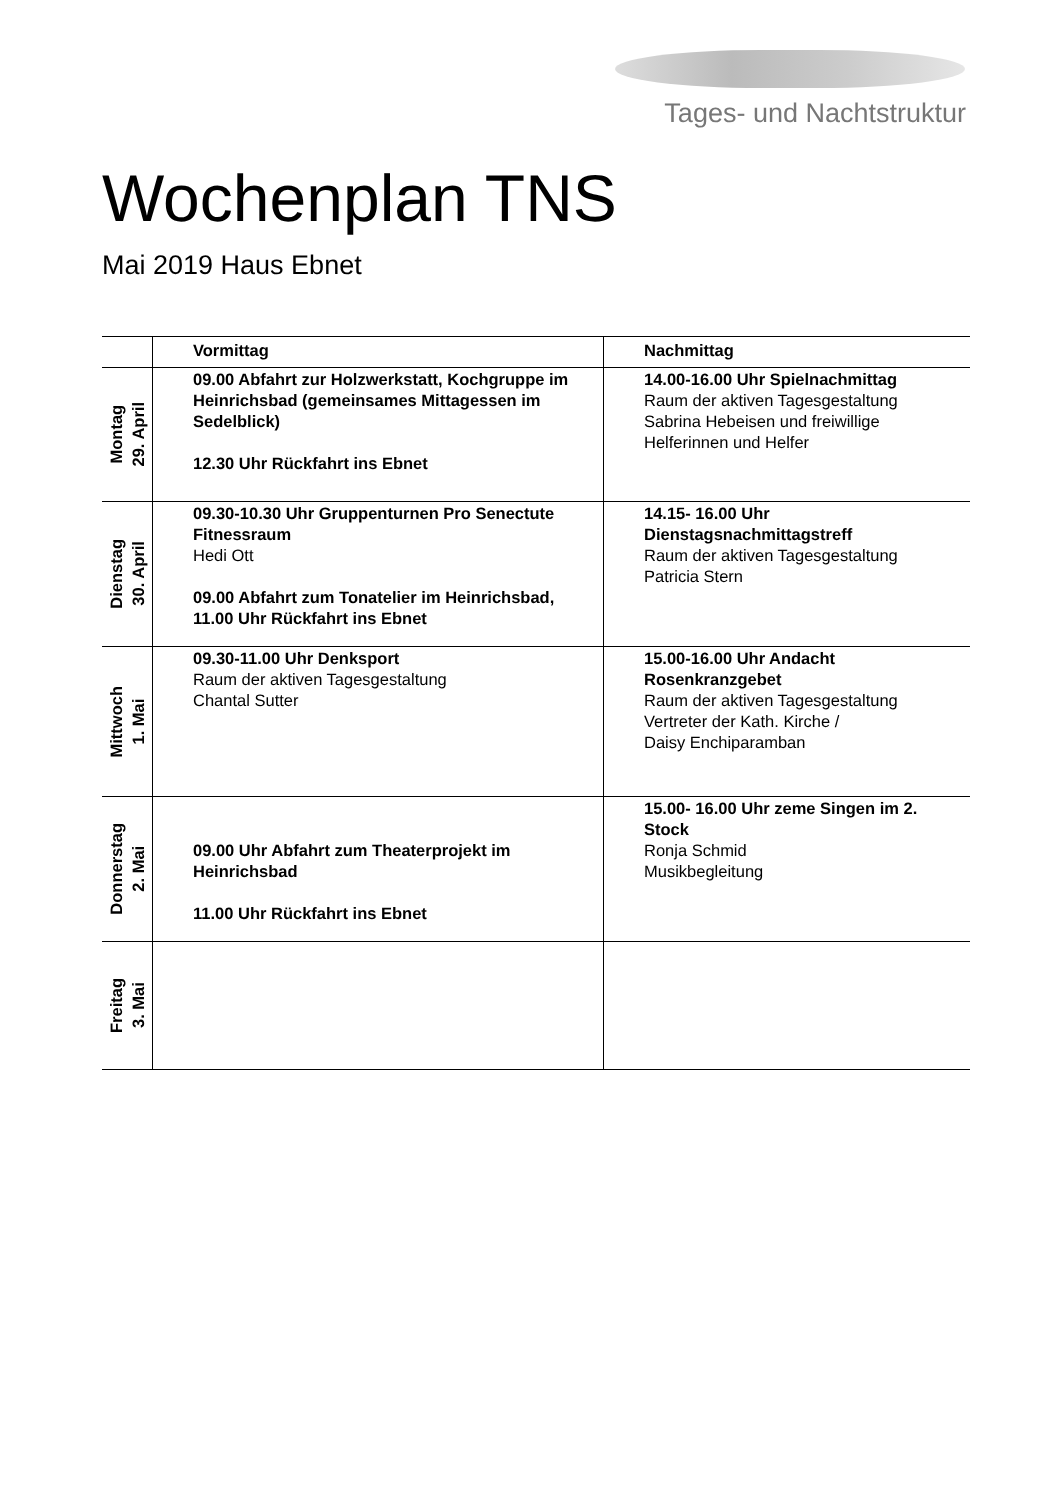Tages- und Nachtstruktur
Wochenplan TNS
Mai 2019 Haus Ebnet
| | Vormittag | Nachmittag |
| --- | --- | --- |
| Montag 29. April | 09.00 Abfahrt zur Holzwerkstatt, Kochgruppe im Heinrichsbad (gemeinsames Mittagessen im Sedelblick) 12.30 Uhr Rückfahrt ins Ebnet | 14.00-16.00 Uhr Spielnachmittag Raum der aktiven Tagesgestaltung Sabrina Hebeisen und freiwillige Helferinnen und Helfer |
| Dienstag 30. April | 09.30-10.30 Uhr Gruppenturnen Pro Senectute Fitnessraum Hedi Ott 09.00 Abfahrt zum Tonatelier im Heinrichsbad, 11.00 Uhr Rückfahrt ins Ebnet | 14.15- 16.00 Uhr Dienstagsnachmittagstreff Raum der aktiven Tagesgestaltung Patricia Stern |
| Mittwoch 1. Mai | 09.30-11.00 Uhr Denksport Raum der aktiven Tagesgestaltung Chantal Sutter | 15.00-16.00 Uhr Andacht Rosenkranzgebet Raum der aktiven Tagesgestaltung Vertreter der Kath. Kirche / Daisy Enchiparamban |
| Donnerstag 2. Mai | 09.00 Uhr Abfahrt zum Theaterprojekt im Heinrichsbad 11.00 Uhr Rückfahrt ins Ebnet | 15.00- 16.00 Uhr zeme Singen im 2. Stock Ronja Schmid Musikbegleitung |
| Freitag 3. Mai | | |